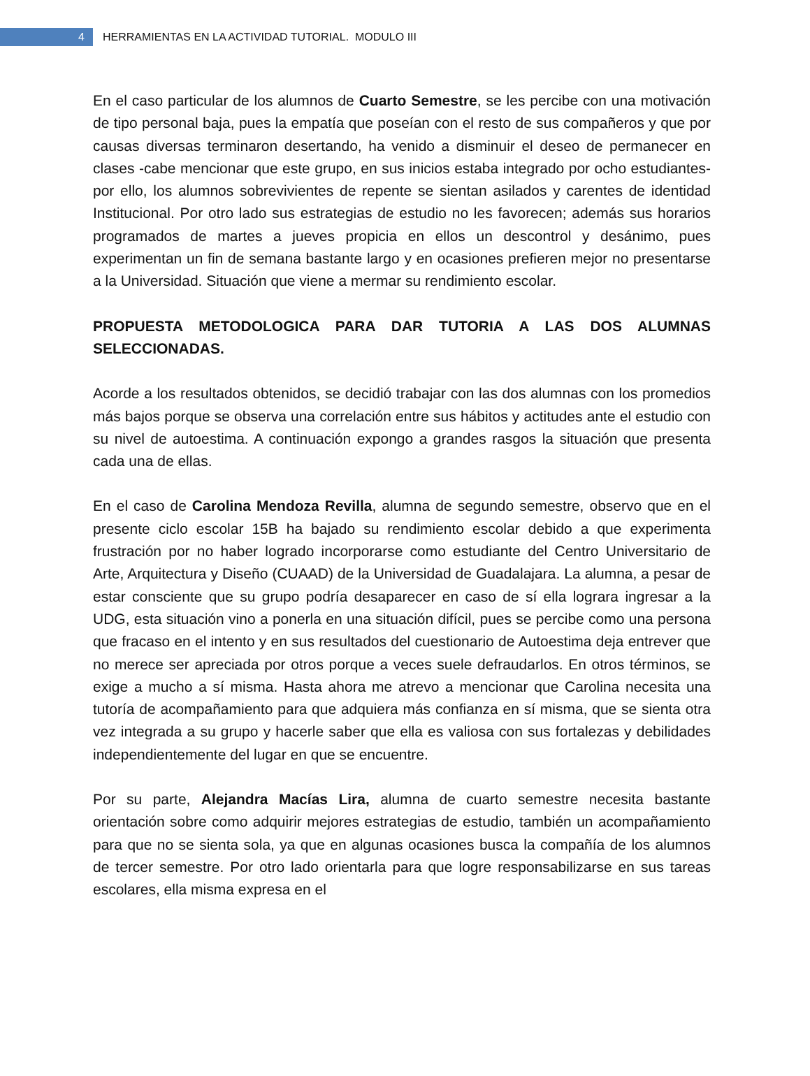4
HERRAMIENTAS EN LA ACTIVIDAD TUTORIAL. MODULO III
En el caso particular de los alumnos de Cuarto Semestre, se les percibe con una motivación de tipo personal baja, pues la empatía que poseían con el resto de sus compañeros y que por causas diversas terminaron desertando, ha venido a disminuir el deseo de permanecer en clases -cabe mencionar que este grupo, en sus inicios estaba integrado por ocho estudiantes- por ello, los alumnos sobrevivientes de repente se sientan asilados y carentes de identidad Institucional. Por otro lado sus estrategias de estudio no les favorecen; además sus horarios programados de martes a jueves propicia en ellos un descontrol y desánimo, pues experimentan un fin de semana bastante largo y en ocasiones prefieren mejor no presentarse a la Universidad. Situación que viene a mermar su rendimiento escolar.
PROPUESTA METODOLOGICA PARA DAR TUTORIA A LAS DOS ALUMNAS SELECCIONADAS.
Acorde a los resultados obtenidos, se decidió trabajar con las dos alumnas con los promedios más bajos porque se observa una correlación entre sus hábitos y actitudes ante el estudio con su nivel de autoestima. A continuación expongo a grandes rasgos la situación que presenta cada una de ellas.
En el caso de Carolina Mendoza Revilla, alumna de segundo semestre, observo que en el presente ciclo escolar 15B ha bajado su rendimiento escolar debido a que experimenta frustración por no haber logrado incorporarse como estudiante del Centro Universitario de Arte, Arquitectura y Diseño (CUAAD) de la Universidad de Guadalajara. La alumna, a pesar de estar consciente que su grupo podría desaparecer en caso de sí ella lograra ingresar a la UDG, esta situación vino a ponerla en una situación difícil, pues se percibe como una persona que fracaso en el intento y en sus resultados del cuestionario de Autoestima deja entrever que no merece ser apreciada por otros porque a veces suele defraudarlos. En otros términos, se exige a mucho a sí misma. Hasta ahora me atrevo a mencionar que Carolina necesita una tutoría de acompañamiento para que adquiera más confianza en sí misma, que se sienta otra vez integrada a su grupo y hacerle saber que ella es valiosa con sus fortalezas y debilidades independientemente del lugar en que se encuentre.
Por su parte, Alejandra Macías Lira, alumna de cuarto semestre necesita bastante orientación sobre como adquirir mejores estrategias de estudio, también un acompañamiento para que no se sienta sola, ya que en algunas ocasiones busca la compañía de los alumnos de tercer semestre. Por otro lado orientarla para que logre responsabilizarse en sus tareas escolares, ella misma expresa en el